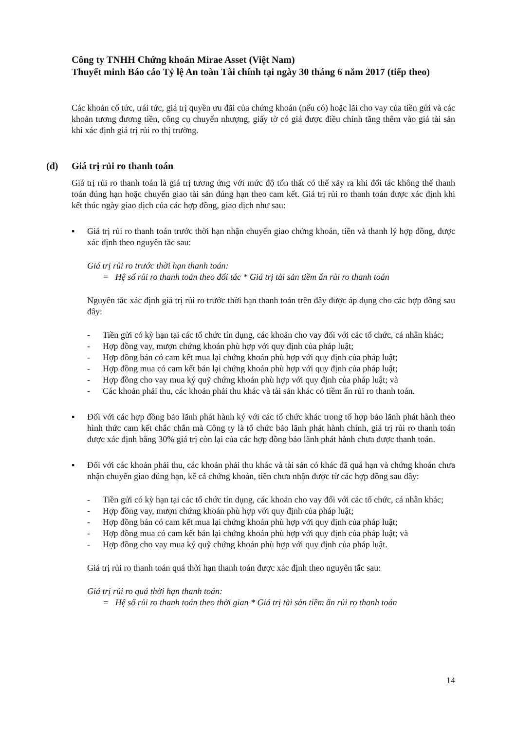Công ty TNHH Chứng khoán Mirae Asset (Việt Nam)
Thuyết minh Báo cáo Tỷ lệ An toàn Tài chính tại ngày 30 tháng 6 năm 2017 (tiếp theo)
Các khoản cổ tức, trái tức, giá trị quyền ưu đãi của chứng khoán (nếu có) hoặc lãi cho vay của tiền gửi và các khoản tương đương tiền, công cụ chuyển nhượng, giấy tờ có giá được điều chỉnh tăng thêm vào giá tài sản khi xác định giá trị rủi ro thị trường.
(d) Giá trị rủi ro thanh toán
Giá trị rủi ro thanh toán là giá trị tương ứng với mức độ tổn thất có thể xảy ra khi đối tác không thể thanh toán đúng hạn hoặc chuyển giao tài sản đúng hạn theo cam kết. Giá trị rủi ro thanh toán được xác định khi kết thúc ngày giao dịch của các hợp đồng, giao dịch như sau:
▪ Giá trị rủi ro thanh toán trước thời hạn nhận chuyển giao chứng khoán, tiền và thanh lý hợp đồng, được xác định theo nguyên tắc sau:
Giá trị rủi ro trước thời hạn thanh toán:
= Hệ số rủi ro thanh toán theo đối tác * Giá trị tài sản tiềm ẩn rủi ro thanh toán
Nguyên tắc xác định giá trị rủi ro trước thời hạn thanh toán trên đây được áp dụng cho các hợp đồng sau đây:
- Tiền gửi có kỳ hạn tại các tổ chức tín dụng, các khoản cho vay đối với các tổ chức, cá nhân khác;
- Hợp đồng vay, mượn chứng khoán phù hợp với quy định của pháp luật;
- Hợp đồng bán có cam kết mua lại chứng khoán phù hợp với quy định của pháp luật;
- Hợp đồng mua có cam kết bán lại chứng khoán phù hợp với quy định của pháp luật;
- Hợp đồng cho vay mua ký quỹ chứng khoán phù hợp với quy định của pháp luật; và
- Các khoản phải thu, các khoản phải thu khác và tài sản khác có tiềm ẩn rủi ro thanh toán.
▪ Đối với các hợp đồng bảo lãnh phát hành ký với các tổ chức khác trong tổ hợp bảo lãnh phát hành theo hình thức cam kết chắc chắn mà Công ty là tổ chức bảo lãnh phát hành chính, giá trị rủi ro thanh toán được xác định bằng 30% giá trị còn lại của các hợp đồng bảo lãnh phát hành chưa được thanh toán.
▪ Đối với các khoản phải thu, các khoản phải thu khác và tài sản có khác đã quá hạn và chứng khoán chưa nhận chuyển giao đúng hạn, kể cả chứng khoán, tiền chưa nhận được từ các hợp đồng sau đây:
- Tiền gửi có kỳ hạn tại các tổ chức tín dụng, các khoản cho vay đối với các tổ chức, cá nhân khác;
- Hợp đồng vay, mượn chứng khoán phù hợp với quy định của pháp luật;
- Hợp đồng bán có cam kết mua lại chứng khoán phù hợp với quy định của pháp luật;
- Hợp đồng mua có cam kết bán lại chứng khoán phù hợp với quy định của pháp luật; và
- Hợp đồng cho vay mua ký quỹ chứng khoán phù hợp với quy định của pháp luật.
Giá trị rủi ro thanh toán quá thời hạn thanh toán được xác định theo nguyên tắc sau:
Giá trị rủi ro quá thời hạn thanh toán:
= Hệ số rủi ro thanh toán theo thời gian * Giá trị tài sản tiềm ẩn rủi ro thanh toán
14